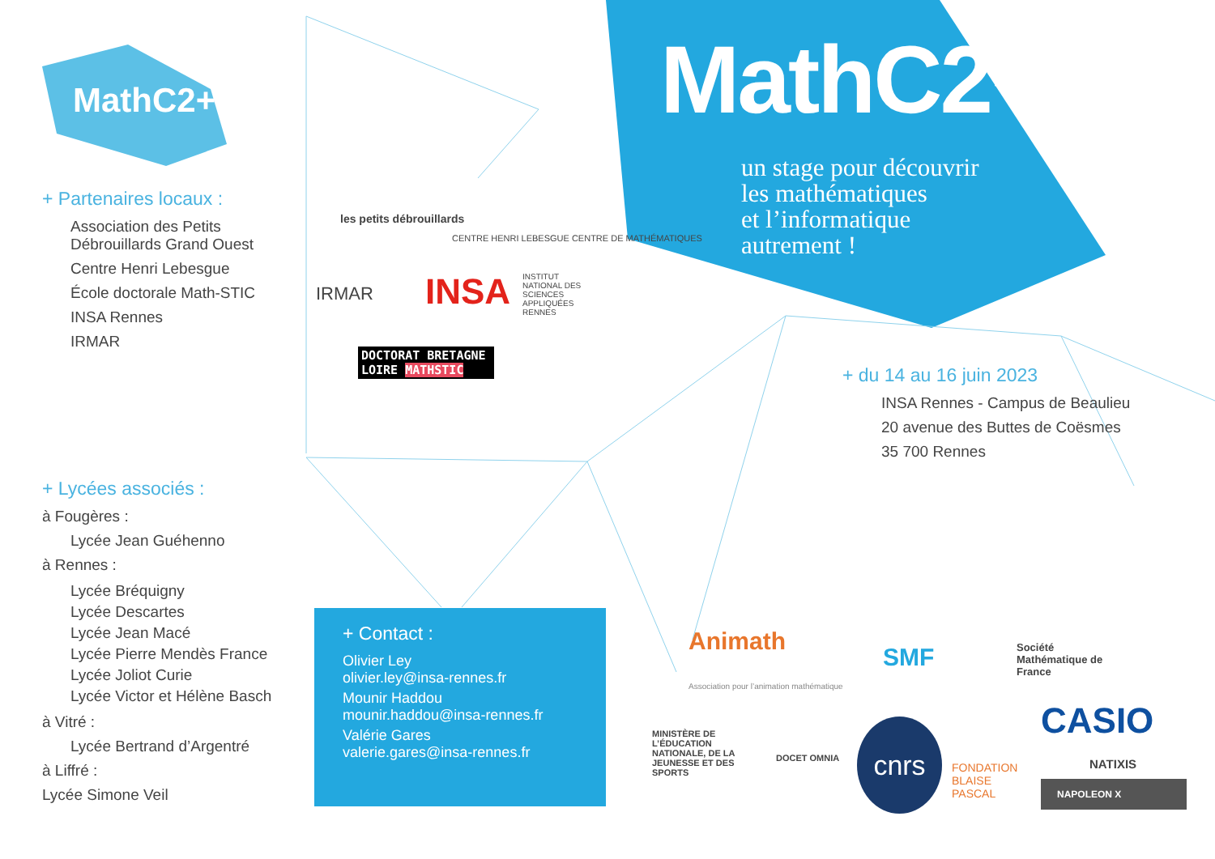MathC2+
+ Partenaires locaux :
Association des Petits
Débrouillards Grand Ouest
Centre Henri Lebesgue
École doctorale Math-STIC
INSA Rennes
IRMAR
+ Lycées associés :
à Fougères :
Lycée Jean Guéhenno
à Rennes :
Lycée Bréquigny
Lycée Descartes
Lycée Jean Macé
Lycée Pierre Mendès France
Lycée Joliot Curie
Lycée Victor et Hélène Basch
à Vitré :
Lycée Bertrand d’Argentré
à Liffré :
Lycée Simone Veil
les petits débrouillards
CENTRE HENRI LEBESGUE CENTRE DE MATHÉMATIQUES
IRMAR INSA
INSTITUT NATIONAL DES SCIENCES APPLIQUÉES RENNES
DOCTORAT BRETAGNE LOIRE MATHSTIC
MathC2+
un stage pour découvrir
les mathématiques
et l’informatique
autrement !
+ du 14 au 16 juin 2023
INSA Rennes - Campus de Beaulieu
20 avenue des Buttes de Coësmes
35 700 Rennes
+ Contact :
Olivier Ley
olivier.ley@insa-rennes.fr
Mounir Haddou
mounir.haddou@insa-rennes.fr
Valérie Gares
valerie.gares@insa-rennes.fr
Animath
Association pour l’animation mathématique
SMF
Société Mathématique de France
MINISTÈRE DE L’ÉDUCATION NATIONALE, DE LA JEUNESSE ET DES SPORTS
DOCET OMNIA
cnrs
FONDATION
BLAISE
PASCAL
CASIO
NATIXIS
NAPOLEON X